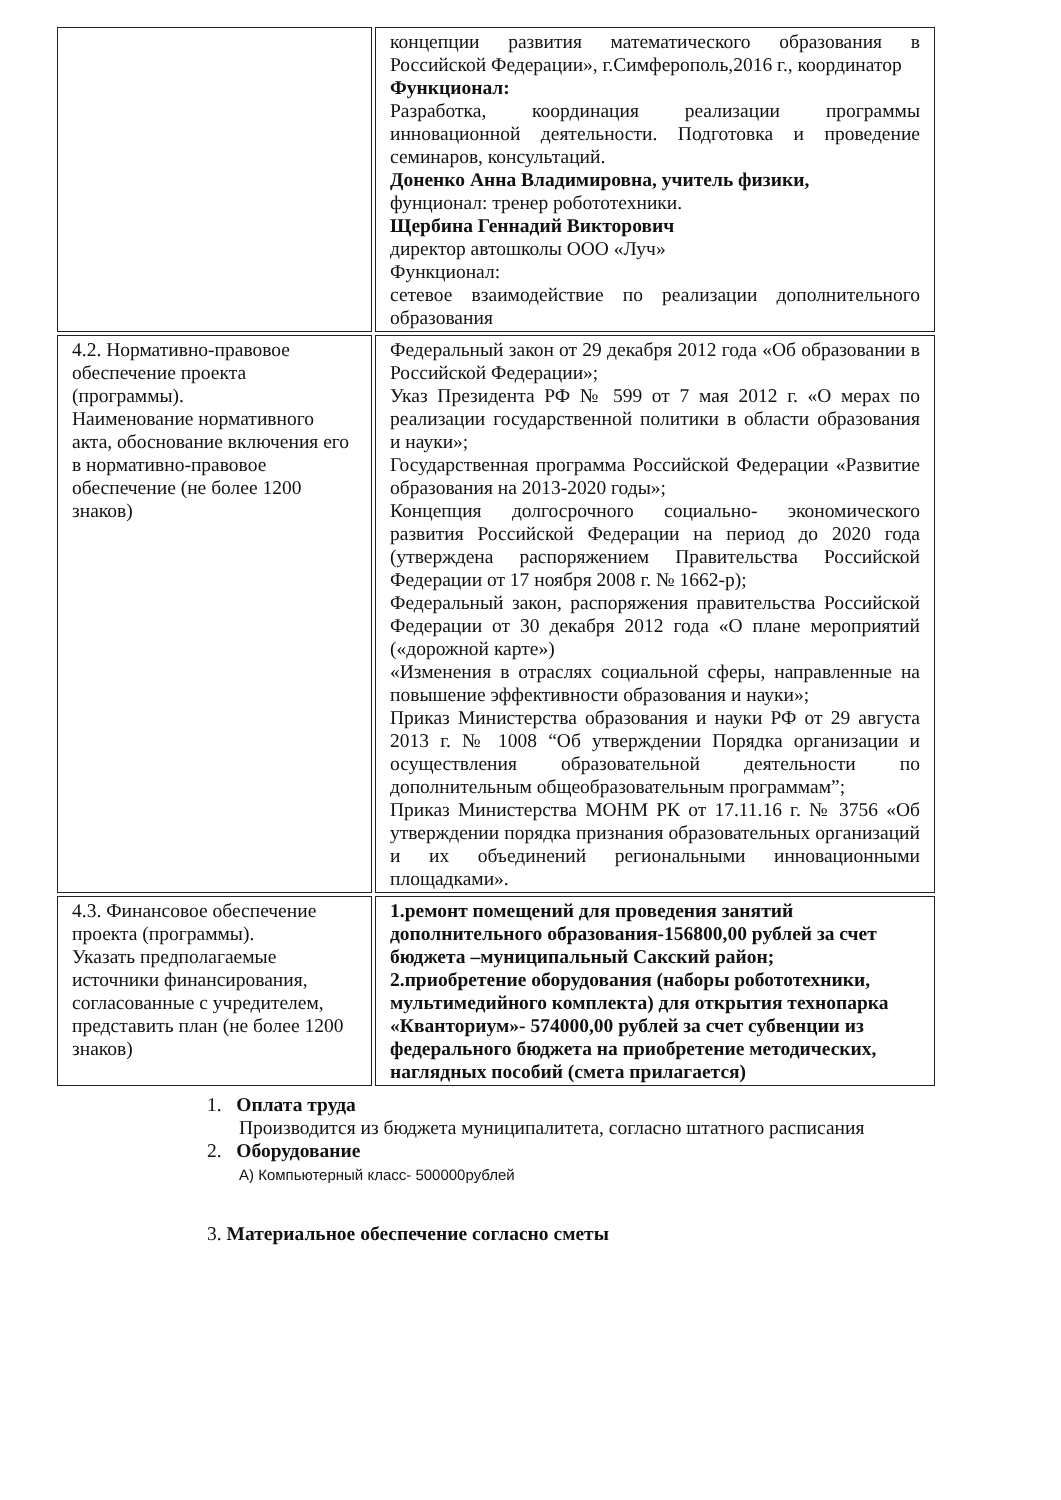| | концепции развития математического образования в Российской Федерации», г.Симферополь,2016 г., координатор Функционал: Разработка, координация реализации программы инновационной деятельности. Подготовка и проведение семинаров, консультаций. Доненко Анна Владимировна, учитель физики, фунционал: тренер робототехники. Щербина Геннадий Викторович директор автошколы ООО «Луч» Функционал: сетевое взаимодействие по реализации дополнительного образования |
| 4.2. Нормативно-правовое обеспечение проекта (программы). Наименование нормативного акта, обоснование включения его в нормативно-правовое обеспечение (не более 1200 знаков) | Федеральный закон от 29 декабря 2012 года «Об образовании в Российской Федерации»; Указ Президента РФ № 599 от 7 мая 2012 г. «О мерах по реализации государственной политики в области образования и науки»; Государственная программа Российской Федерации «Развитие образования на 2013-2020 годы»; Концепция долгосрочного социально- экономического развития Российской Федерации на период до 2020 года (утверждена распоряжением Правительства Российской Федерации от 17 ноября 2008 г. № 1662-р); Федеральный закон, распоряжения правительства Российской Федерации от 30 декабря 2012 года «О плане мероприятий («дорожной карте») «Изменения в отраслях социальной сферы, направленные на повышение эффективности образования и науки»; Приказ Министерства образования и науки РФ от 29 августа 2013 г. № 1008 “Об утверждении Порядка организации и осуществления образовательной деятельности по дополнительным общеобразовательным программам”; Приказ Министерства МОНМ РК от 17.11.16 г. № 3756 «Об утверждении порядка признания образовательных организаций и их объединений региональными инновационными площадками». |
| 4.3. Финансовое обеспечение проекта (программы). Указать предполагаемые источники финансирования, согласованные с учредителем, представить план (не более 1200 знаков) | 1.ремонт помещений для проведения занятий дополнительного образования-156800,00 рублей за счет бюджета –муниципальный Сакский район; 2.приобретение оборудования (наборы робототехники, мультимедийного комплекта) для открытия технопарка «Кванториум»- 574000,00 рублей за счет субвенции из федерального бюджета на приобретение методических, наглядных пособий (смета прилагается) |
1. Оплата труда
Производится из бюджета муниципалитета, согласно штатного расписания
2. Оборудование
А) Компьютерный класс- 500000рублей
3. Материальное обеспечение согласно сметы